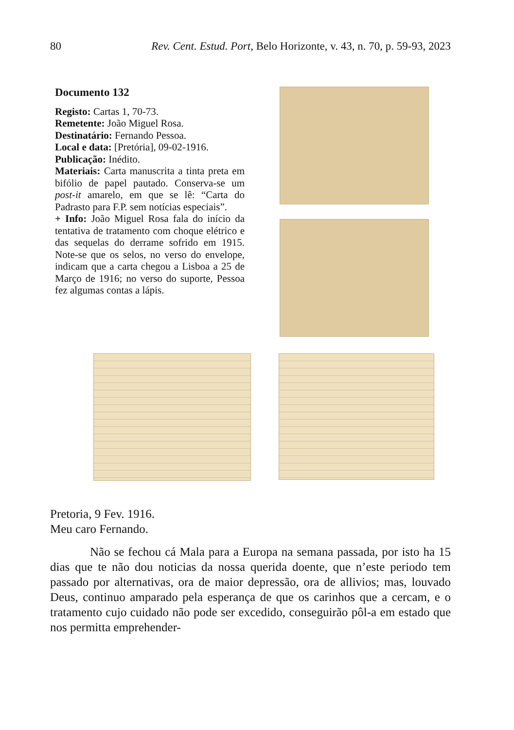80 Rev. Cent. Estud. Port, Belo Horizonte, v. 43, n. 70, p. 59-93, 2023
Documento 132
Registo: Cartas 1, 70-73.
Remetente: João Miguel Rosa.
Destinatário: Fernando Pessoa.
Local e data: [Pretória], 09-02-1916.
Publicação: Inédito.
Materiais: Carta manuscrita a tinta preta em bifólio de papel pautado. Conserva-se um post-it amarelo, em que se lê: “Carta do Padrasto para F.P. sem notícias especiais”.
+ Info: João Miguel Rosa fala do início da tentativa de tratamento com choque elétrico e das sequelas do derrame sofrido em 1915. Note-se que os selos, no verso do envelope, indicam que a carta chegou a Lisboa a 25 de Março de 1916; no verso do suporte, Pessoa fez algumas contas a lápis.
Pretoria, 9 Fev. 1916.
Meu caro Fernando.
Não se fechou cá Mala para a Europa na semana passada, por isto ha 15 dias que te não dou noticias da nossa querida doente, que n’este periodo tem passado por alternativas, ora de maior depressão, ora de allivios; mas, louvado Deus, continuo amparado pela esperança de que os carinhos que a cercam, e o tratamento cujo cuidado não pode ser excedido, conseguirão pôl-a em estado que nos permitta emprehender-